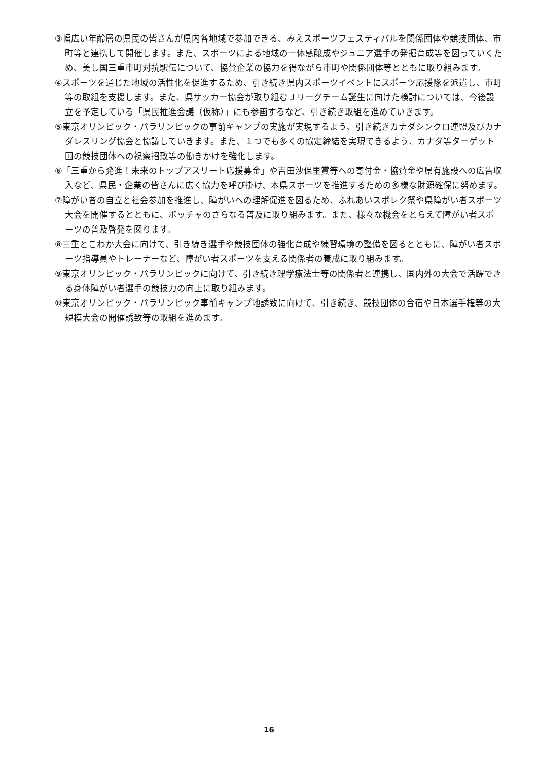③幅広い年齢層の県民の皆さんが県内各地域で参加できる、みえスポーツフェスティバルを関係団体や競技団体、市町等と連携して開催します。また、スポーツによる地域の一体感醸成やジュニア選手の発掘育成等を図っていくため、美し国三重市町対抗駅伝について、協賛企業の協力を得ながら市町や関係団体等とともに取り組みます。
④スポーツを通じた地域の活性化を促進するため、引き続き県内スポーツイベントにスポーツ応援隊を派遣し、市町等の取組を支援します。また、県サッカー協会が取り組むＪリーグチーム誕生に向けた検討については、今後設立を予定している「県民推進会議（仮称）」にも参画するなど、引き続き取組を進めていきます。
⑤東京オリンピック・パラリンピックの事前キャンプの実施が実現するよう、引き続きカナダシンクロ連盟及びカナダレスリング協会と協議していきます。また、１つでも多くの協定締結を実現できるよう、カナダ等ターゲット国の競技団体への視察招致等の働きかけを強化します。
⑥「三重から発進！未来のトップアスリート応援募金」や吉田沙保里賞等への寄付金・協賛金や県有施設への広告収入など、県民・企業の皆さんに広く協力を呼び掛け、本県スポーツを推進するための多様な財源確保に努めます。
⑦障がい者の自立と社会参加を推進し、障がいへの理解促進を図るため、ふれあいスポレク祭や県障がい者スポーツ大会を開催するとともに、ボッチャのさらなる普及に取り組みます。また、様々な機会をとらえて障がい者スポーツの普及啓発を図ります。
⑧三重とこわか大会に向けて、引き続き選手や競技団体の強化育成や練習環境の整備を図るとともに、障がい者スポーツ指導員やトレーナーなど、障がい者スポーツを支える関係者の養成に取り組みます。
⑨東京オリンピック・パラリンピックに向けて、引き続き理学療法士等の関係者と連携し、国内外の大会で活躍できる身体障がい者選手の競技力の向上に取り組みます。
⑩東京オリンピック・パラリンピック事前キャンプ地誘致に向けて、引き続き、競技団体の合宿や日本選手権等の大規模大会の開催誘致等の取組を進めます。
16